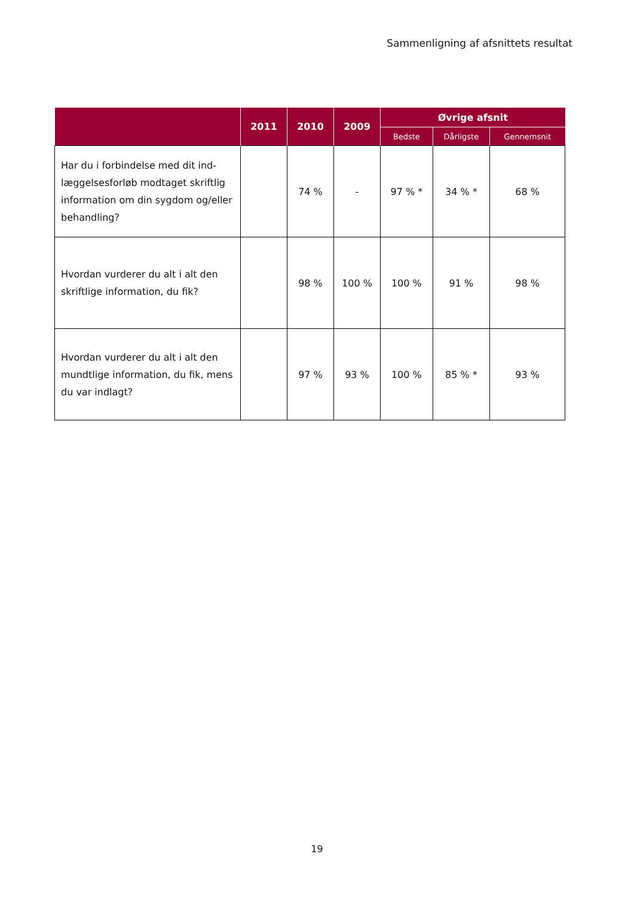Sammenligning af afsnittets resultat
| | 2011 | 2010 | 2009 | Øvrige afsnit | | |
| --- | --- | --- | --- | --- | --- | --- |
| | | | | Bedste | Dårligste | Gennemsnit |
| Har du i forbindelse med dit ind-læggelsesforløb modtaget skriftlig information om din sygdom og/eller behandling? | | 74 % | - | 97 % * | 34 % * | 68 % |
| Hvordan vurderer du alt i alt den skriftlige information, du fik? | | 98 % | 100 % | 100 % | 91 % | 98 % |
| Hvordan vurderer du alt i alt den mundtlige information, du fik, mens du var indlagt? | | 97 % | 93 % | 100 % | 85 % * | 93 % |
19